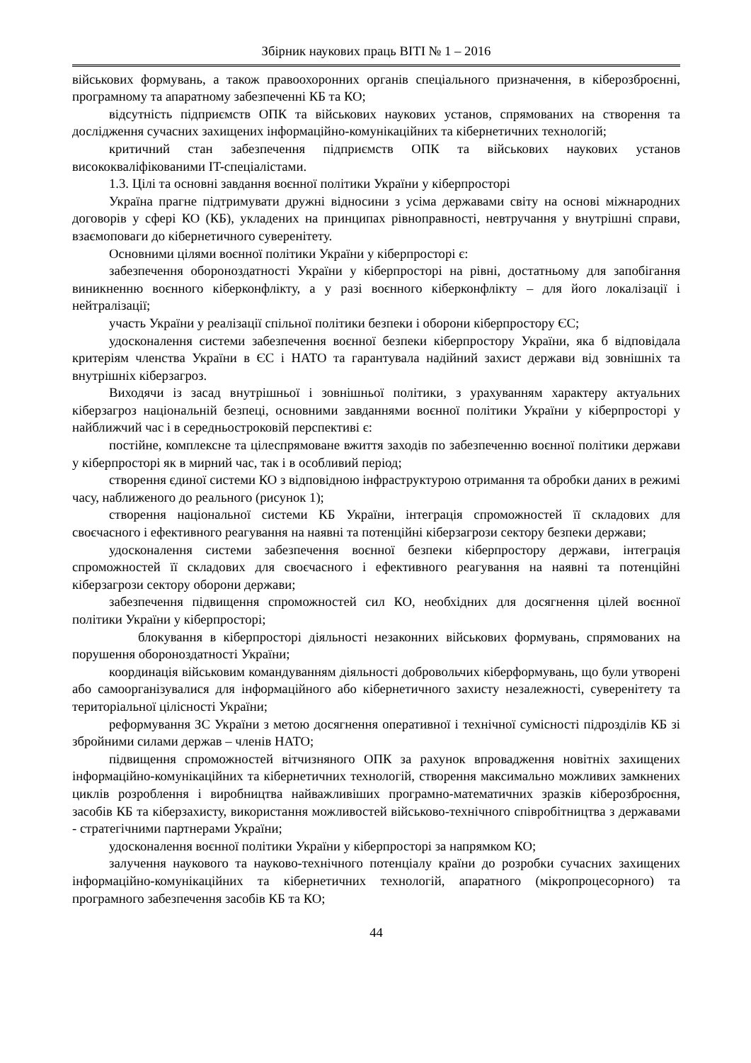Збірник наукових праць ВІТІ № 1 – 2016
військових формувань, а також правоохоронних органів спеціального призначення, в кіберозброєнні, програмному та апаратному забезпеченні КБ та КО;
відсутність підприємств ОПК та військових наукових установ, спрямованих на створення та дослідження сучасних захищених інформаційно-комунікаційних та кібернетичних технологій;
критичний стан забезпечення підприємств ОПК та військових наукових установ висококваліфікованими IT-спеціалістами.
1.3. Цілі та основні завдання воєнної політики України у кіберпросторі
Україна прагне підтримувати дружні відносини з усіма державами світу на основі міжнародних договорів у сфері КО (КБ), укладених на принципах рівноправності, невтручання у внутрішні справи, взаємоповаги до кібернетичного суверенітету.
Основними цілями воєнної політики України у кіберпросторі є:
забезпечення обороноздатності України у кіберпросторі на рівні, достатньому для запобігання виникненню воєнного кіберконфлікту, а у разі воєнного кіберконфлікту – для його локалізації і нейтралізації;
участь України у реалізації спільної політики безпеки і оборони кіберпростору ЄС;
удосконалення системи забезпечення воєнної безпеки кіберпростору України, яка б відповідала критеріям членства України в ЄС і НАТО та гарантувала надійний захист держави від зовнішніх та внутрішніх кіберзагроз.
Виходячи із засад внутрішньої і зовнішньої політики, з урахуванням характеру актуальних кіберзагроз національній безпеці, основними завданнями воєнної політики України у кіберпросторі у найближчий час і в середньостроковій перспективі є:
постійне, комплексне та цілеспрямоване вжиття заходів по забезпеченню воєнної політики держави у кіберпросторі як в мирний час, так і в особливий період;
створення єдиної системи КО з відповідною інфраструктурою отримання та обробки даних в режимі часу, наближеного до реального (рисунок 1);
створення національної системи КБ України, інтеграція спроможностей її складових для своєчасного і ефективного реагування на наявні та потенційні кіберзагрози сектору безпеки держави;
удосконалення системи забезпечення воєнної безпеки кіберпростору держави, інтеграція спроможностей її складових для своєчасного і ефективного реагування на наявні та потенційні кіберзагрози сектору оборони держави;
забезпечення підвищення спроможностей сил КО, необхідних для досягнення цілей воєнної політики України у кіберпросторі;
блокування в кіберпросторі діяльності незаконних військових формувань, спрямованих на порушення обороноздатності України;
координація військовим командуванням діяльності добровольчих кіберформувань, що були утворені або самоорганізувалися для інформаційного або кібернетичного захисту незалежності, суверенітету та територіальної цілісності України;
реформування ЗС України з метою досягнення оперативної і технічної сумісності підрозділів КБ зі збройними силами держав – членів НАТО;
підвищення спроможностей вітчизняного ОПК за рахунок впровадження новітніх захищених інформаційно-комунікаційних та кібернетичних технологій, створення максимально можливих замкнених циклів розроблення і виробництва найважливіших програмно-математичних зразків кіберозброєння, засобів КБ та кіберзахисту, використання можливостей військово-технічного співробітництва з державами - стратегічними партнерами України;
удосконалення воєнної політики України у кіберпросторі за напрямком КО;
залучення наукового та науково-технічного потенціалу країни до розробки сучасних захищених інформаційно-комунікаційних та кібернетичних технологій, апаратного (мікропроцесорного) та програмного забезпечення засобів КБ та КО;
44